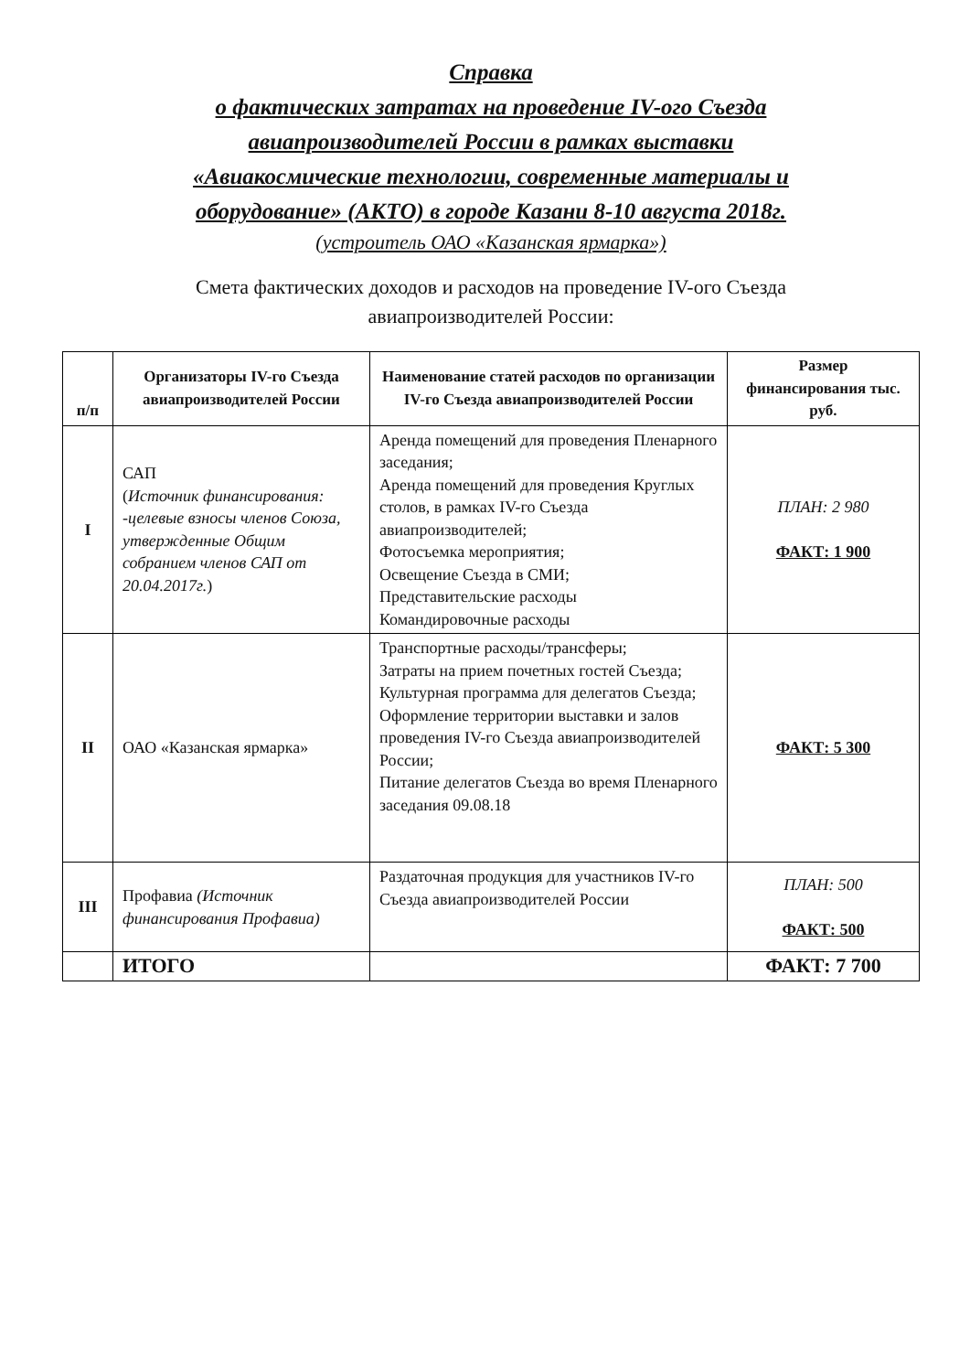Справка
о фактических затратах на проведение IV-ого Съезда
авиапроизводителей России в рамках выставки
«Авиакосмические технологии, современные материалы и
оборудование» (АКТО) в городе Казани 8-10 августа 2018г.
(устроитель ОАО «Казанская ярмарка»)
Смета фактических доходов и расходов на проведение IV-ого Съезда
авиапроизводителей России:
| п/п | Организаторы IV-го Съезда авиапроизводителей России | Наименование статей расходов по организации IV-го Съезда авиапроизводителей России | Размер финансирования тыс. руб. |
| --- | --- | --- | --- |
| I | САП ( Источник финансирования: -целевые взносы членов Союза, утвержденные Общим собранием членов САП от 20.04.2017г. ) | Аренда помещений для проведения Пленарного заседания; Аренда помещений для проведения Круглых столов, в рамках IV-го Съезда авиапроизводителей; Фотосъемка мероприятия; Освещение Съезда в СМИ; Представительские расходы Командировочные расходы | ПЛАН: 2 980 ФАКТ: 1 900 |
| II | ОАО «Казанская ярмарка» | Транспортные расходы/трансферы; Затраты на прием почетных гостей Съезда; Культурная программа для делегатов Съезда; Оформление территории выставки и залов проведения IV-го Съезда авиапроизводителей России; Питание делегатов Съезда во время Пленарного заседания 09.08.18 | ФАКТ: 5 300 |
| III | Профавиа (Источник финансирования Профавиа) | Раздаточная продукция для участников IV-го Съезда авиапроизводителей России | ПЛАН: 500 ФАКТ: 500 |
| | ИТОГО | | ФАКТ: 7 700 |